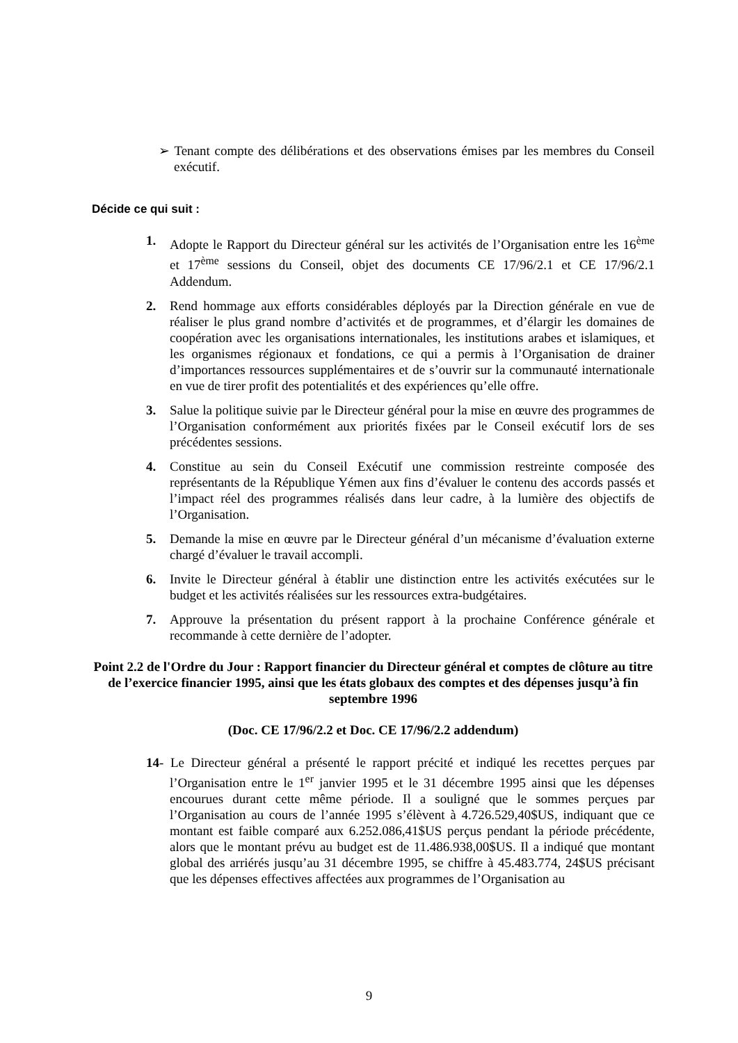➢ Tenant compte des délibérations et des observations émises par les membres du Conseil exécutif.
Décide ce qui suit :
1. Adopte le Rapport du Directeur général sur les activités de l’Organisation entre les 16<sup>ème</sup> et 17<sup>ème</sup> sessions du Conseil, objet des documents CE 17/96/2.1 et CE 17/96/2.1 Addendum.
2. Rend hommage aux efforts considérables déployés par la Direction générale en vue de réaliser le plus grand nombre d’activités et de programmes, et d’élargir les domaines de coopération avec les organisations internationales, les institutions arabes et islamiques, et les organismes régionaux et fondations, ce qui a permis à l’Organisation de drainer d’importances ressources supplémentaires et de s’ouvrir sur la communauté internationale en vue de tirer profit des potentialités et des expériences qu’elle offre.
3. Salue la politique suivie par le Directeur général pour la mise en œuvre des programmes de l’Organisation conformément aux priorités fixées par le Conseil exécutif lors de ses précédentes sessions.
4. Constitue au sein du Conseil Exécutif une commission restreinte composée des représentants de la République Yémen aux fins d’évaluer le contenu des accords passés et l’impact réel des programmes réalisés dans leur cadre, à la lumière des objectifs de l’Organisation.
5. Demande la mise en œuvre par le Directeur général d’un mécanisme d’évaluation externe chargé d’évaluer le travail accompli.
6. Invite le Directeur général à établir une distinction entre les activités exécutées sur le budget et les activités réalisées sur les ressources extra-budgétaires.
7. Approuve la présentation du présent rapport à la prochaine Conférence générale et recommande à cette dernière de l’adopter.
Point 2.2 de l'Ordre du Jour : Rapport financier du Directeur général et comptes de clôture au titre de l’exercice financier 1995, ainsi que les états globaux des comptes et des dépenses jusqu’à fin septembre 1996
(Doc. CE 17/96/2.2 et Doc. CE 17/96/2.2 addendum)
14- Le Directeur général a présenté le rapport précité et indiqué les recettes perçues par l’Organisation entre le 1<sup>er</sup> janvier 1995 et le 31 décembre 1995 ainsi que les dépenses encourues durant cette même période. Il a souligné que le sommes perçues par l’Organisation au cours de l’année 1995 s’élèvent à 4.726.529,40$US, indiquant que ce montant est faible comparé aux 6.252.086,41$US perçus pendant la période précédente, alors que le montant prévu au budget est de 11.486.938,00$US. Il a indiqué que montant global des arriérés jusqu’au 31 décembre 1995, se chiffre à 45.483.774, 24$US précisant que les dépenses effectives affectées aux programmes de l’Organisation au
9